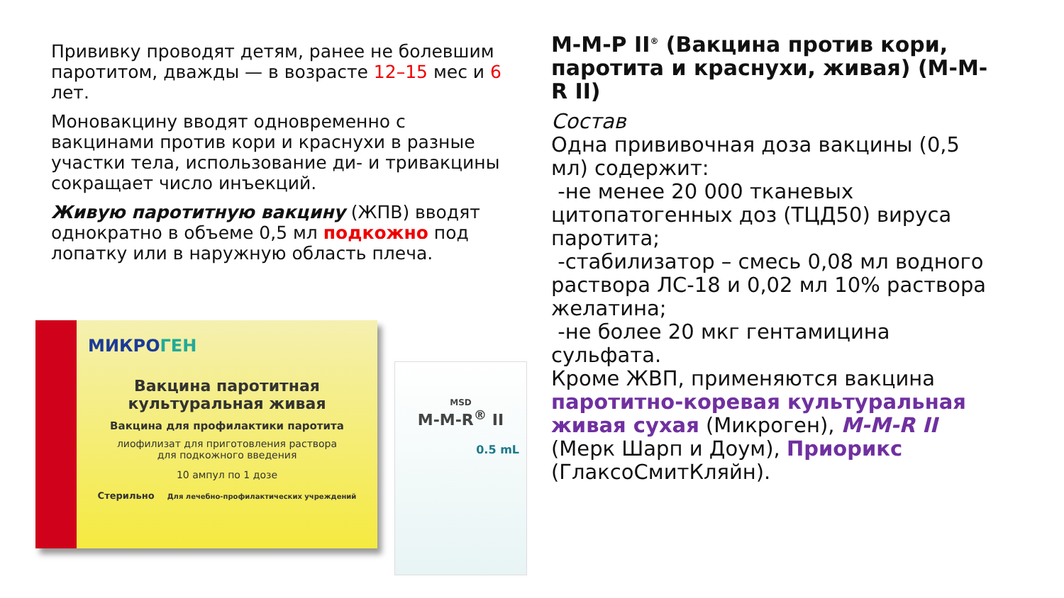Прививку проводят детям, ранее не болевшим паротитом, дважды — в возрасте 12–15 мес и 6 лет.
Моновакцину вводят одновременно с вакцинами против кори и краснухи в разные участки тела, использование ди- и тривакцины сокращает число инъекций.
Живую паротитную вакцину (ЖПВ) вводят однократно в объеме 0,5 мл подкожно под лопатку или в наружную область плеча.
МИКРОГЕН
Вакцина паротитная
культуральная живая
Вакцина для профилактики паротита
лиофилизат для приготовления раствора
для подкожного введения
10 ампул по 1 дозе
Стерильно Для лечебно-профилактических учреждений
MSD
M-M-R<sup>®</sup> II
0.5 mL
М-М-Р II<sup>®</sup> (Вакцина против кори, паротита и краснухи, живая) (M-M-R II)
Состав
Одна прививочная доза вакцины (0,5 мл) содержит:
-не менее 20 000 тканевых цитопатогенных доз (ТЦД50) вируса паротита;
-стабилизатор – смесь 0,08 мл водного раствора ЛС-18 и 0,02 мл 10% раствора желатина;
-не более 20 мкг гентамицина сульфата.
Кроме ЖВП, применяются вакцина паротитно-коревая культуральная живая сухая (Микроген), M-M-R II (Мерк Шарп и Доум), Приорикс (ГлаксоСмитКляйн).